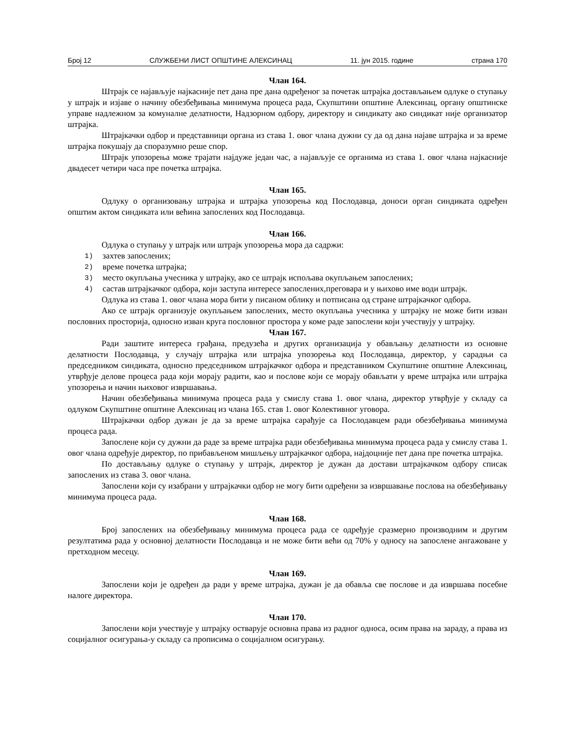Број 12 СЛУЖБЕНИ ЛИСТ ОПШТИНЕ АЛЕКСИНАЦ 11. јун 2015. године страна 170
Члан 164.
Штрајк се најављује најкасније пет дана пре дана одређеног за почетак штрајка достављањем одлуке о ступању у штрајк и изјаве о начину обезбеђивања минимума процеса рада, Скупштини општине Алексинац, органу општинске управе надлежном за комуналне делатности, Надзорном одбору, директору и синдикату ако синдикат није организатор штрајка.
Штрајкачки одбор и представници органа из става 1. овог члана дужни су да од дана најаве штрајка и за време штрајка покушају да споразумно реше спор.
Штрајк упозорења може трајати најдуже један час, а најављује се органима из става 1. овог члана најкасније двадесет четири часа пре почетка штрајка.
Члан 165.
Одлуку о организовању штрајка и штрајка упозорења код Послодавца, доноси орган синдиката одређен општим актом синдиката или већина запослених код Послодавца.
Члан 166.
Одлука о ступању у штрајк или штрајк упозорења мора да садржи:
1)
захтев запослених;
2)
време почетка штрајка;
3)
место окупљања учесника у штрајку, ако се штрајк испољава окупљањем запослених;
4)
састав штрајкачког одбора, који заступа интересе запослених,преговара и у њихово име води штрајк.
Одлука из става 1. овог члана мора бити у писаном облику и потписана од стране штрајкачког одбора.
Ако се штрајк организује окупљањем запослених, место окупљања учесника у штрајку не може бити изван пословних просторија, односно изван круга пословног простора у коме раде запослени који учествују у штрајку.
Члан 167.
Ради заштите интереса грађана, предузећа и других организација у обављању делатности из основне делатности Послодавца, у случају штрајка или штрајка упозорења код Послодавца, директор, у сарадњи са председником синдиката, односно председником штрајкачког одбора и представником Скупштине општине Алексинац, утврђује делове процеса рада који морају радити, као и послове који се морају обављати у време штрајка или штрајка упозорења и начин њиховог извршавања.
Начин обезбеђивања минимума процеса рада у смислу става 1. овог члана, директор утврђује у складу са одлуком Скупштине општине Алексинац из члана 165. став 1. овог Колективног уговора.
Штрајкачки одбор дужан је да за време штрајка сарађује са Послодавцем ради обезбеђивања минимума процеса рада.
Запослене који су дужни да раде за време штрајка ради обезбеђивања минимума процеса рада у смислу става 1. овог члана одређује директор, по прибављеном мишљењу штрајкачког одбора, најдоцније пет дана пре почетка штрајка.
По достављању одлуке о ступању у штрајк, директор је дужан да достави штрајкачком одбору списак запослених из става 3. овог члана.
Запослени који су изабрани у штрајкачки одбор не могу бити одређени за извршавање послова на обезбеђивању минимума процеса рада.
Члан 168.
Број запослених на обезбеђивању минимума процеса рада се одређује сразмерно производним и другим резултатима рада у основној делатности Послодавца и не може бити већи од 70% у односу на запослене ангажоване у претходном месецу.
Члан 169.
Запослени који је одређен да ради у време штрајка, дужан је да обавља све послове и да извршава посебне налоге директора.
Члан 170.
Запослени који учествује у штрајку остварује основна права из радног односа, осим права на зараду, а права из социјалног осигурања-у складу са прописима о социјалном осигурању.